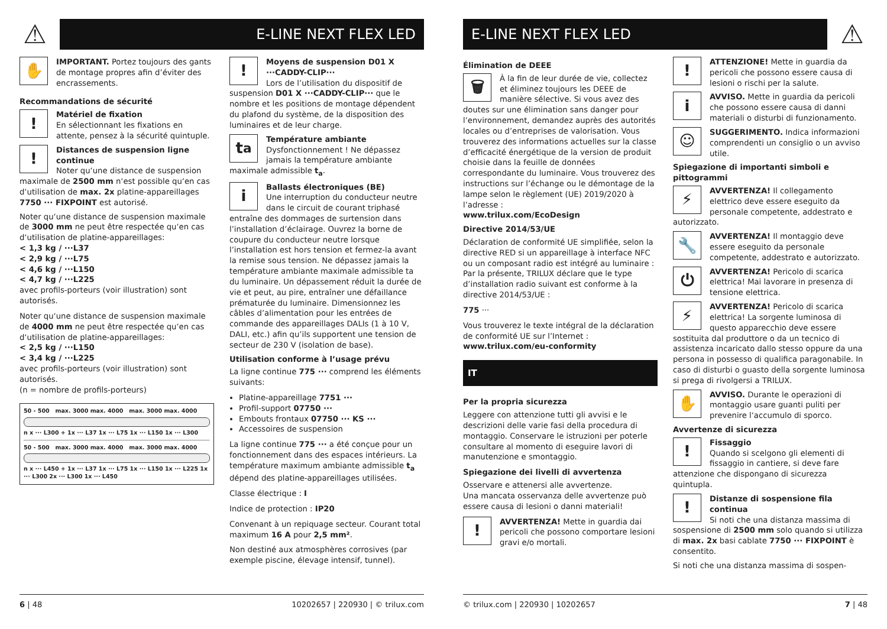⚠
E-LINE NEXT FLEX LED
✋
IMPORTANT. Portez toujours des gants de montage propres afin d’éviter des encrassements.
Recommandations de sécurité
!
Matériel de fixation
En sélectionnant les fixations en attente, pensez à la sécurité quintuple.
!
Distances de suspension ligne continue
Noter qu‘une distance de suspension maximale de 2500 mm n‘est possible qu‘en cas d‘utilisation de max. 2x platine-appareillages 7750 ··· FIXPOINT est autorisé.
Noter qu‘une distance de suspension maximale de 3000 mm ne peut être respectée qu‘en cas d‘utilisation de platine-appareillages:
< 1,3 kg / ···L37
< 2,9 kg / ···L75
< 4,6 kg / ···L150
< 4,7 kg / ···L225
avec profils-porteurs (voir illustration) sont autorisés.
Noter qu‘une distance de suspension maximale de 4000 mm ne peut être respectée qu‘en cas d‘utilisation de platine-appareillages:
< 2,5 kg / ···L150
< 3,4 kg / ···L225
avec profils-porteurs (voir illustration) sont autorisés.
(n = nombre de profils-porteurs)
50 - 500 max. 3000 max. 4000 max. 3000 max. 4000
n x ··· L300 + 1x ··· L37 1x ··· L75 1x ··· L150 1x ··· L300
50 - 500 max. 3000 max. 4000 max. 3000 max. 4000
n x ··· L450 + 1x ··· L37 1x ··· L75 1x ··· L150 1x ··· L225 1x ··· L300 2x ··· L300 1x ··· L450
!
Moyens de suspension D01 X ···CADDY-CLIP···
Lors de l’utilisation du dispositif de suspension D01 X ···CADDY-CLIP··· que le nombre et les positions de montage dépendent du plafond du système, de la disposition des luminaires et de leur charge.
t<sub>a</sub>
Température ambiante
Dysfonctionnement ! Ne dépassez jamais la température ambiante maximale admissible t<sub>a</sub>.
i
Ballasts électroniques (BE)
Une interruption du conducteur neutre dans le circuit de courant triphasé entraîne des dommages de surtension dans l’installation d’éclairage. Ouvrez la borne de coupure du conducteur neutre lorsque l’installation est hors tension et fermez-la avant la remise sous tension. Ne dépassez jamais la température ambiante maximale admissible ta du luminaire. Un dépassement réduit la durée de vie et peut, au pire, entraîner une défaillance prématurée du luminaire. Dimensionnez les câbles d’alimentation pour les entrées de commande des appareillages DALIs (1 à 10 V, DALI, etc.) afin qu’ils supportent une tension de secteur de 230 V (isolation de base).
Utilisation conforme à l’usage prévu
La ligne continue 775 ··· comprend les éléments suivants:
Platine-appareillage 7751 ···
Profil-support 07750 ···
Embouts frontaux 07750 ··· KS ···
Accessoires de suspension
La ligne continue 775 ··· a été conçue pour un fonctionnement dans des espaces intérieurs. La température maximum ambiante admissible t<sub>a</sub> dépend des platine-appareillages utilisées.
Classe électrique : I
Indice de protection : IP20
Convenant à un repiquage secteur. Courant total maximum 16 A pour 2,5 mm².
Non destiné aux atmosphères corrosives (par exemple piscine, élevage intensif, tunnel).
6 | 48 10202657 | 220930 | © trilux.com
E-LINE NEXT FLEX LED
⚠
Élimination de DEEE
🗑
À la fin de leur durée de vie, collectez et éliminez toujours les DEEE de manière sélective. Si vous avez des doutes sur une élimination sans danger pour l’environnement, demandez auprès des autorités locales ou d’entreprises de valorisation. Vous trouverez des informations actuelles sur la classe d’efficacité énergétique de la version de produit choisie dans la feuille de données correspondante du luminaire. Vous trouverez des instructions sur l’échange ou le démontage de la lampe selon le règlement (UE) 2019/2020 à l’adresse :
www.trilux.com/EcoDesign
Directive 2014/53/UE
Déclaration de conformité UE simplifiée, selon la directive RED si un appareillage à interface NFC ou un composant radio est intégré au luminaire :
Par la présente, TRILUX déclare que le type d’installation radio suivant est conforme à la directive 2014/53/UE :
775 ···
Vous trouverez le texte intégral de la déclaration de conformité UE sur l’Internet :
www.trilux.com/eu-conformity
IT
Per la propria sicurezza
Leggere con attenzione tutti gli avvisi e le descrizioni delle varie fasi della procedura di montaggio. Conservare le istruzioni per poterle consultare al momento di eseguire lavori di manutenzione e smontaggio.
Spiegazione dei livelli di avvertenza
Osservare e attenersi alle avvertenze.
Una mancata osservanza delle avvertenze può essere causa di lesioni o danni materiali!
!
AVVERTENZA! Mette in guardia dai pericoli che possono comportare lesioni gravi e/o mortali.
!
ATTENZIONE! Mette in guardia da pericoli che possono essere causa di lesioni o rischi per la salute.
i
AVVISO. Mette in guardia da pericoli che possono essere causa di danni materiali o disturbi di funzionamento.
☺
SUGGERIMENTO. Indica informazioni comprendenti un consiglio o un avviso utile.
Spiegazione di importanti simboli e pittogrammi
⚡
AVVERTENZA! Il collegamento elettrico deve essere eseguito da personale competente, addestrato e autorizzato.
🔧
AVVERTENZA! Il montaggio deve essere eseguito da personale competente, addestrato e autorizzato.
⏻
AVVERTENZA! Pericolo di scarica elettrica! Mai lavorare in presenza di tensione elettrica.
⚡
AVVERTENZA! Pericolo di scarica elettrica! La sorgente luminosa di questo apparecchio deve essere sostituita dal produttore o da un tecnico di assistenza incaricato dallo stesso oppure da una persona in possesso di qualifica paragonabile. In caso di disturbi o guasto della sorgente luminosa si prega di rivolgersi a TRILUX.
✋
AVVISO. Durante le operazioni di montaggio usare guanti puliti per prevenire l‘accumulo di sporco.
Avvertenze di sicurezza
!
Fissaggio
Quando si scelgono gli elementi di fissaggio in cantiere, si deve fare attenzione che dispongano di sicurezza quintupla.
!
Distanze di sospensione fila continua
Si noti che una distanza massima di sospensione di 2500 mm solo quando si utilizza di max. 2x basi cablate 7750 ··· FIXPOINT è consentito.
Si noti che una distanza massima di sospen-
© trilux.com | 220930 | 10202657 7 | 48